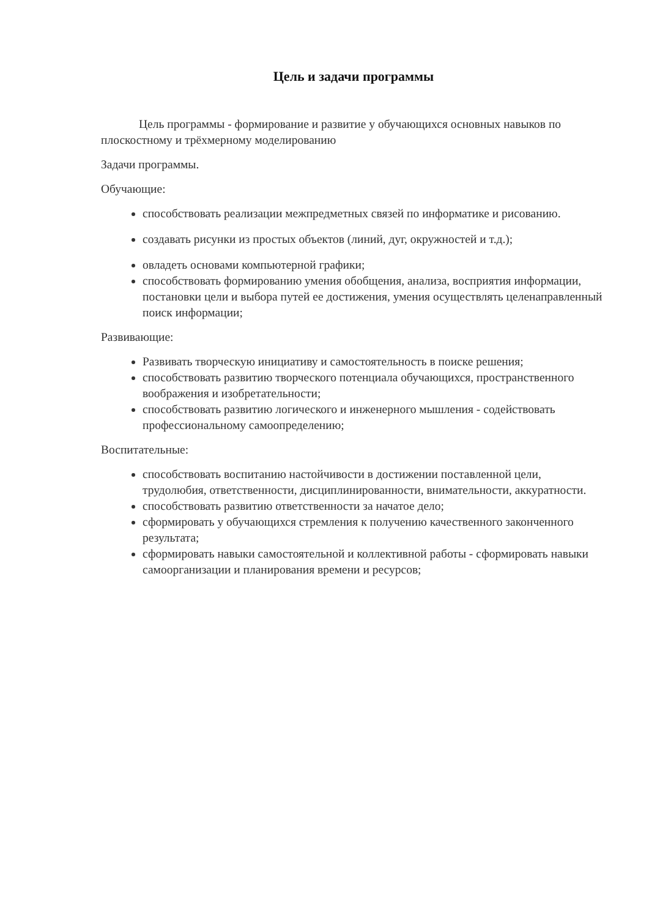Цель и задачи программы
Цель программы - формирование и развитие у обучающихся основных навыков по плоскостному и трёхмерному моделированию
Задачи программы.
Обучающие:
способствовать реализации межпредметных связей по информатике и рисованию.
создавать рисунки из простых объектов (линий, дуг, окружностей и т.д.);
овладеть основами компьютерной графики;
способствовать формированию умения обобщения, анализа, восприятия информации, постановки цели и выбора путей ее достижения, умения осуществлять целенаправленный поиск информации;
Развивающие:
Развивать творческую инициативу и самостоятельность в поиске решения;
способствовать развитию творческого потенциала обучающихся, пространственного воображения и изобретательности;
способствовать развитию логического и инженерного мышления - содействовать профессиональному самоопределению;
Воспитательные:
способствовать воспитанию настойчивости в достижении поставленной цели, трудолюбия, ответственности, дисциплинированности, внимательности, аккуратности.
способствовать развитию ответственности за начатое дело;
сформировать у обучающихся стремления к получению качественного законченного результата;
сформировать навыки самостоятельной и коллективной работы - сформировать навыки самоорганизации и планирования времени и ресурсов;